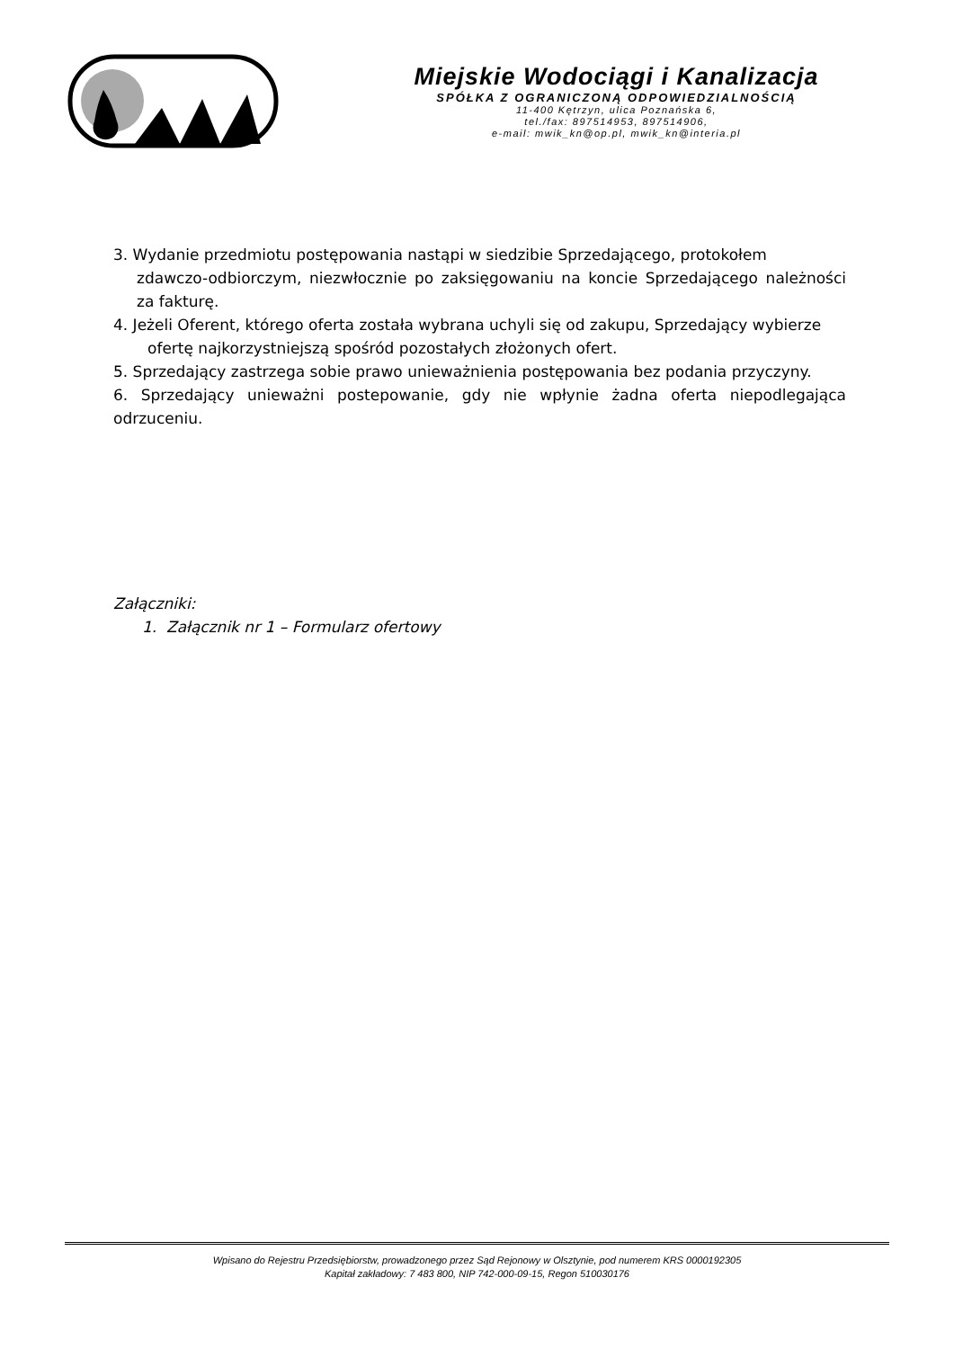Miejskie Wodociągi i Kanalizacja
SPÓŁKA Z OGRANICZONĄ ODPOWIEDZIALNOŚCIĄ
11-400 Kętrzyn, ulica Poznańska 6,
tel./fax: 897514953, 897514906,
e-mail: mwik_kn@op.pl, mwik_kn@interia.pl
3. Wydanie przedmiotu postępowania nastąpi w siedzibie Sprzedającego, protokołem
zdawczo-odbiorczym, niezwłocznie po zaksięgowaniu na koncie Sprzedającego należności za fakturę.
4. Jeżeli Oferent, którego oferta została wybrana uchyli się od zakupu, Sprzedający wybierze
ofertę najkorzystniejszą spośród pozostałych złożonych ofert.
5. Sprzedający zastrzega sobie prawo unieważnienia postępowania bez podania przyczyny.
6. Sprzedający unieważni postepowanie, gdy nie wpłynie żadna oferta niepodlegająca odrzuceniu.
Załączniki:
1. Załącznik nr 1 – Formularz ofertowy
Wpisano do Rejestru Przedsiębiorstw, prowadzonego przez Sąd Rejonowy w Olsztynie, pod numerem KRS 0000192305
Kapitał zakładowy: 7 483 800, NIP 742-000-09-15, Regon 510030176